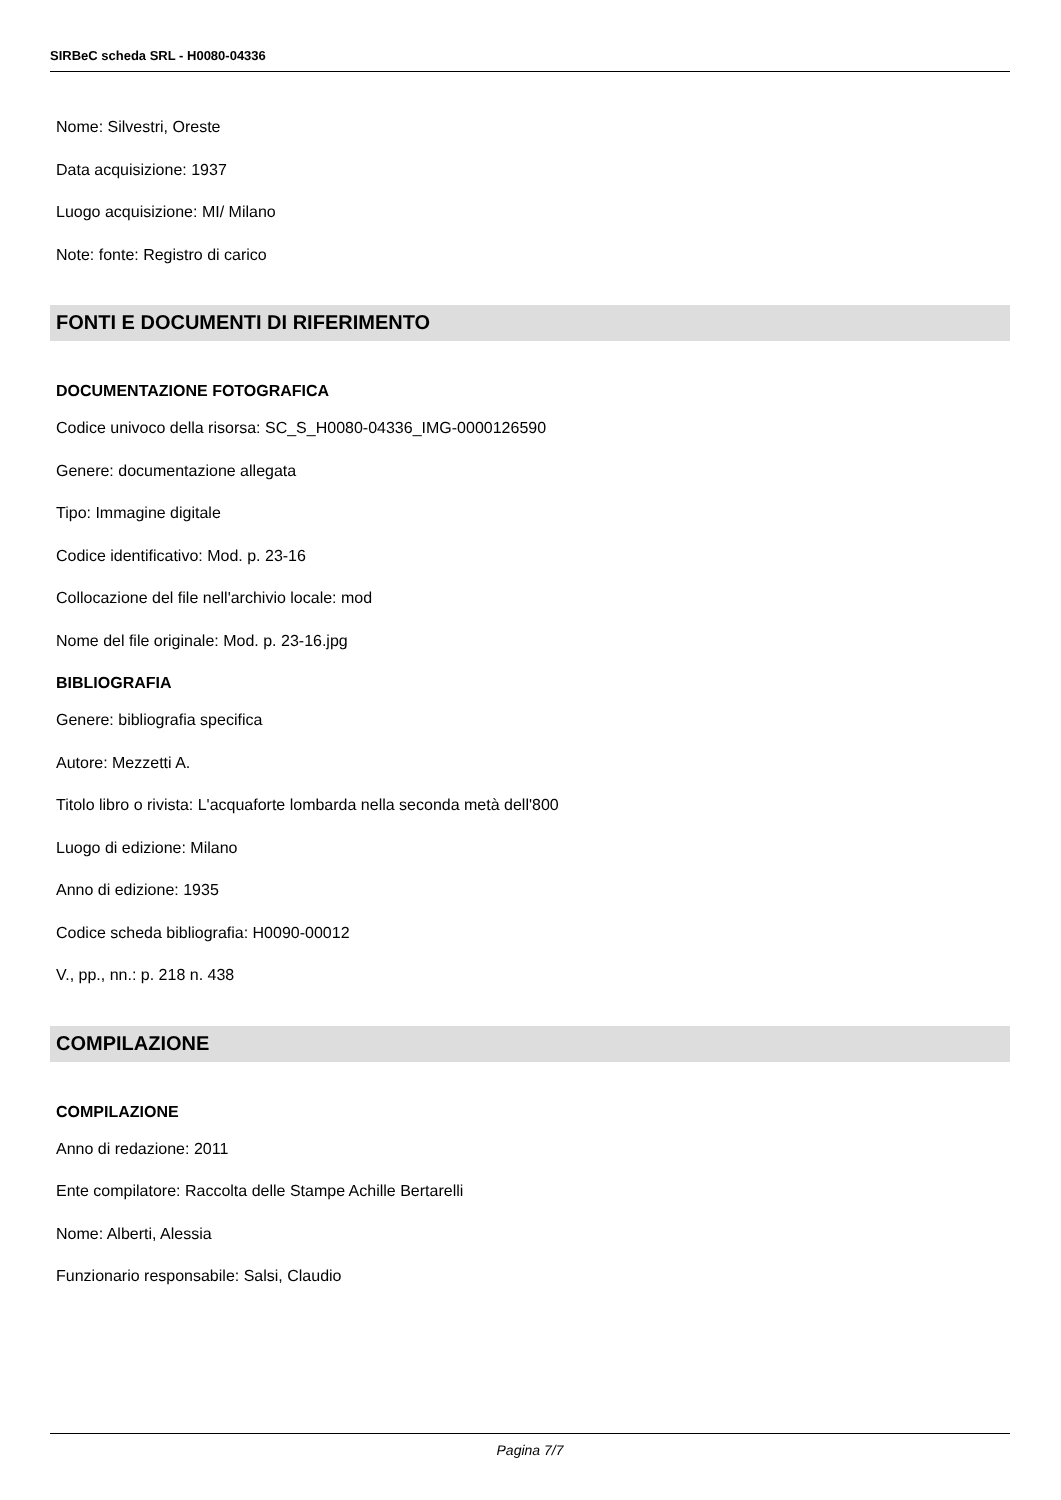SIRBeC scheda SRL - H0080-04336
Nome: Silvestri, Oreste
Data acquisizione: 1937
Luogo acquisizione: MI/ Milano
Note: fonte: Registro di carico
FONTI E DOCUMENTI DI RIFERIMENTO
DOCUMENTAZIONE FOTOGRAFICA
Codice univoco della risorsa: SC_S_H0080-04336_IMG-0000126590
Genere: documentazione allegata
Tipo: Immagine digitale
Codice identificativo: Mod. p. 23-16
Collocazione del file nell'archivio locale: mod
Nome del file originale: Mod. p. 23-16.jpg
BIBLIOGRAFIA
Genere: bibliografia specifica
Autore: Mezzetti A.
Titolo libro o rivista: L'acquaforte lombarda nella seconda metà dell'800
Luogo di edizione: Milano
Anno di edizione: 1935
Codice scheda bibliografia: H0090-00012
V., pp., nn.: p. 218 n. 438
COMPILAZIONE
COMPILAZIONE
Anno di redazione: 2011
Ente compilatore: Raccolta delle Stampe Achille Bertarelli
Nome: Alberti, Alessia
Funzionario responsabile: Salsi, Claudio
Pagina 7/7